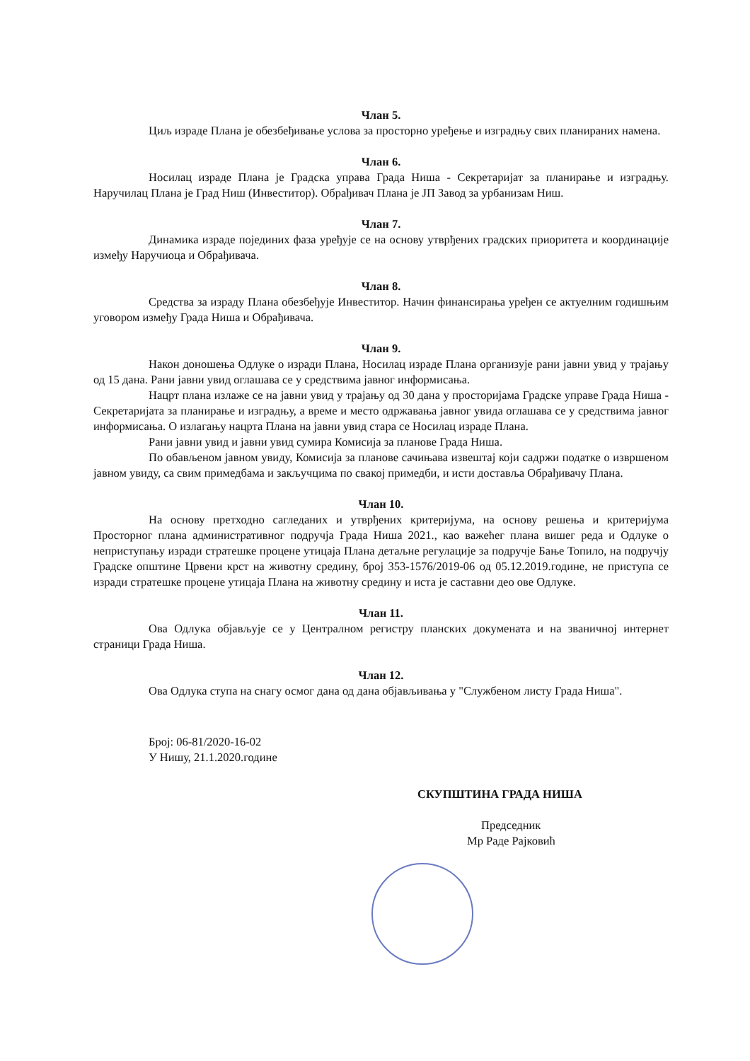Члан 5.
Циљ израде Плана је обезбеђивање услова за просторно уређење и изградњу свих планираних намена.
Члан 6.
Носилац израде Плана је Градска управа Града Ниша - Секретаријат за планирање и изградњу. Наручилац Плана је Град Ниш (Инвеститор). Обрађивач Плана је ЈП Завод за урбанизам Ниш.
Члан 7.
Динамика израде појединих фаза уређује се на основу утврђених градских приоритета и координације између Наручиоца и Обрађивача.
Члан 8.
Средства за израду Плана обезбеђује Инвеститор. Начин финансирања уређен се актуелним годишњим уговором између Града Ниша и Обрађивача.
Члан 9.
Након доношења Одлуке о изради Плана, Носилац израде Плана организује рани јавни увид у трајању од 15 дана. Рани јавни увид оглашава се у средствима јавног информисања.
Нацрт плана излаже се на јавни увид у трајању од 30 дана у просторијама Градске управе Града Ниша - Секретаријата за планирање и изградњу, а време и место одржавања јавног увида оглашава се у средствима јавног информисања. О излагању нацрта Плана на јавни увид стара се Носилац израде Плана.
Рани јавни увид и јавни увид сумира Комисија за планове Града Ниша.
По обављеном јавном увиду, Комисија за планове сачињава извештај који садржи податке о извршеном јавном увиду, са свим примедбама и закључцима по свакој примедби, и исти доставља Обрађивачу Плана.
Члан 10.
На основу претходно сагледаних и утврђених критеријума, на основу решења и критеријума Просторног плана административног подручја Града Ниша 2021., као важећег плана вишег реда и Одлуке о неприступању изради стратешке процене утицаја Плана детаљне регулације за подручје Бање Топило, на подручју Градске општине Црвени крст на животну средину, број 353-1576/2019-06 од 05.12.2019.године, не приступа се изради стратешке процене утицаја Плана на животну средину и иста је саставни део ове Одлуке.
Члан 11.
Ова Одлука објављује се у Централном регистру планских докумената и на званичној интернет страници Града Ниша.
Члан 12.
Ова Одлука ступа на снагу осмог дана од дана објављивања у "Службеном листу Града Ниша".
Број: 06-81/2020-16-02
У Нишу, 21.1.2020.године
СКУПШТИНА ГРАДА НИША
Председник
Мр Раде Рајковић